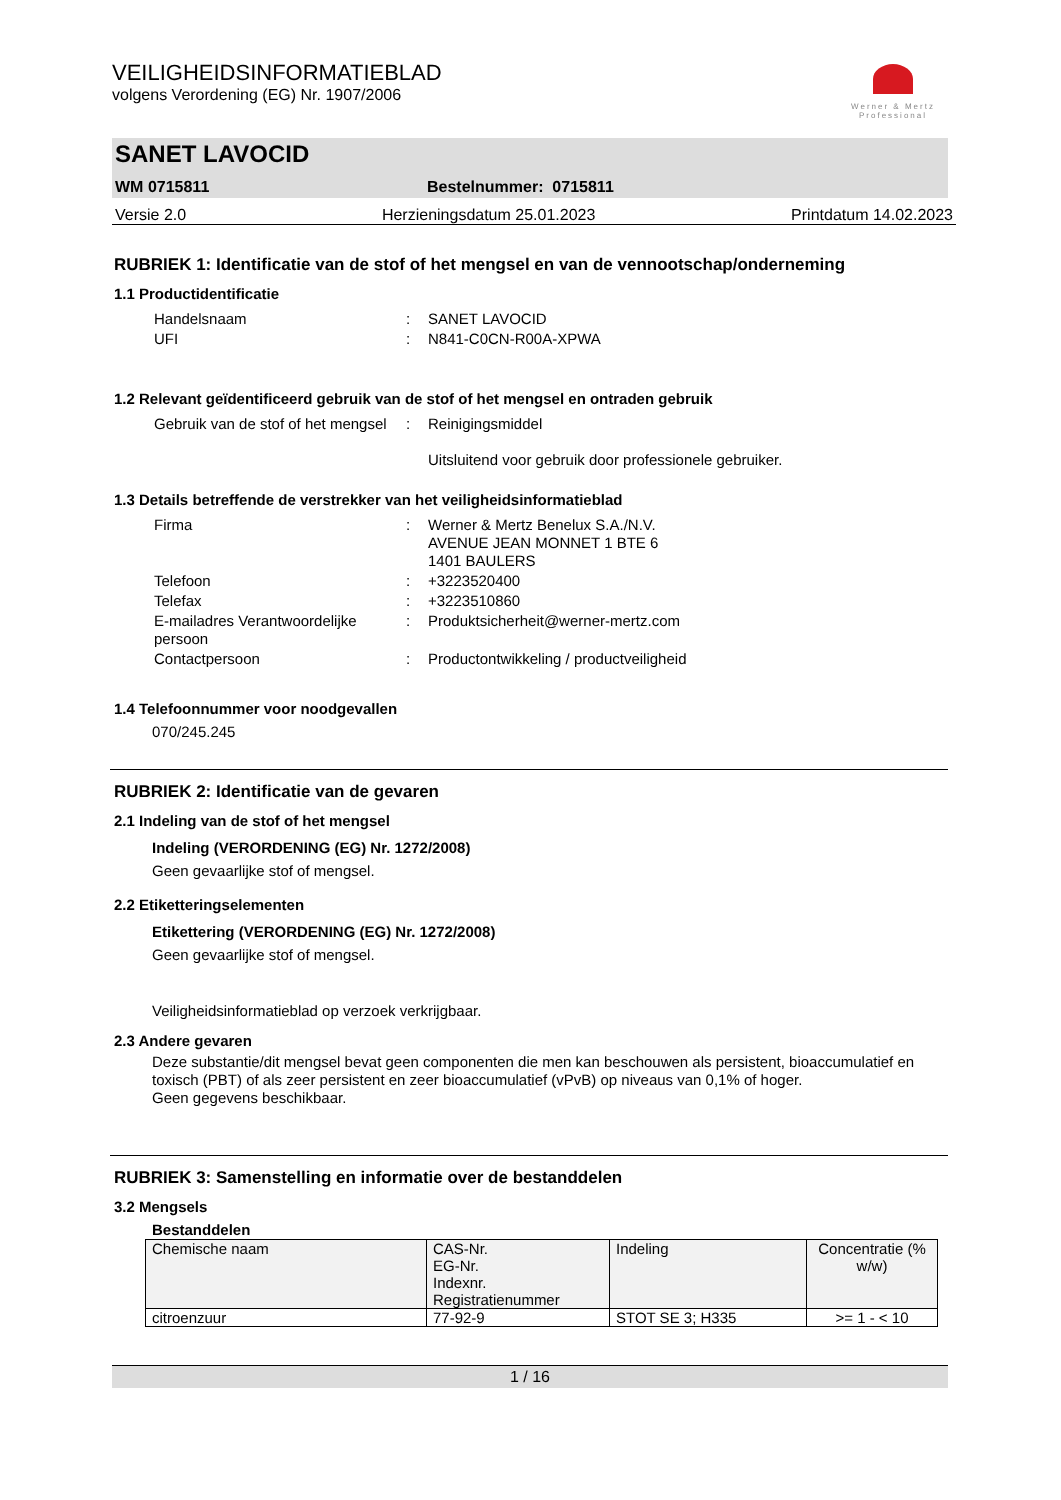VEILIGHEIDSINFORMATIEBLAD
volgens Verordening (EG) Nr. 1907/2006
Werner & Mertz Professional
SANET LAVOCID
WM 0715811 Bestelnummer: 0715811
Versie 2.0 Herzieningsdatum 25.01.2023 Printdatum 14.02.2023
RUBRIEK 1: Identificatie van de stof of het mengsel en van de vennootschap/onderneming
1.1 Productidentificatie
| Handelsnaam | : | SANET LAVOCID |
| UFI | : | N841-C0CN-R00A-XPWA |
1.2 Relevant geïdentificeerd gebruik van de stof of het mengsel en ontraden gebruik
| Gebruik van de stof of het mengsel | : | Reinigingsmiddel Uitsluitend voor gebruik door professionele gebruiker. |
1.3 Details betreffende de verstrekker van het veiligheidsinformatieblad
| Firma | : | Werner & Mertz Benelux S.A./N.V. AVENUE JEAN MONNET 1 BTE 6 1401 BAULERS |
| Telefoon | : | +3223520400 |
| Telefax | : | +3223510860 |
| E-mailadres Verantwoordelijke persoon | : | Produktsicherheit@werner-mertz.com |
| Contactpersoon | : | Productontwikkeling / productveiligheid |
1.4 Telefoonnummer voor noodgevallen
070/245.245
RUBRIEK 2: Identificatie van de gevaren
2.1 Indeling van de stof of het mengsel
Indeling (VERORDENING (EG) Nr. 1272/2008)
Geen gevaarlijke stof of mengsel.
2.2 Etiketteringselementen
Etikettering (VERORDENING (EG) Nr. 1272/2008)
Geen gevaarlijke stof of mengsel.
Veiligheidsinformatieblad op verzoek verkrijgbaar.
2.3 Andere gevaren
Deze substantie/dit mengsel bevat geen componenten die men kan beschouwen als persistent, bioaccumulatief en toxisch (PBT) of als zeer persistent en zeer bioaccumulatief (vPvB) op niveaus van 0,1% of hoger.
Geen gegevens beschikbaar.
RUBRIEK 3: Samenstelling en informatie over de bestanddelen
3.2 Mengsels
Bestanddelen
| Chemische naam | CAS-Nr. EG-Nr. Indexnr. Registratienummer | Indeling | Concentratie (% w/w) |
| --- | --- | --- | --- |
| citroenzuur | 77-92-9 | STOT SE 3; H335 | >= 1 - < 10 |
1 / 16